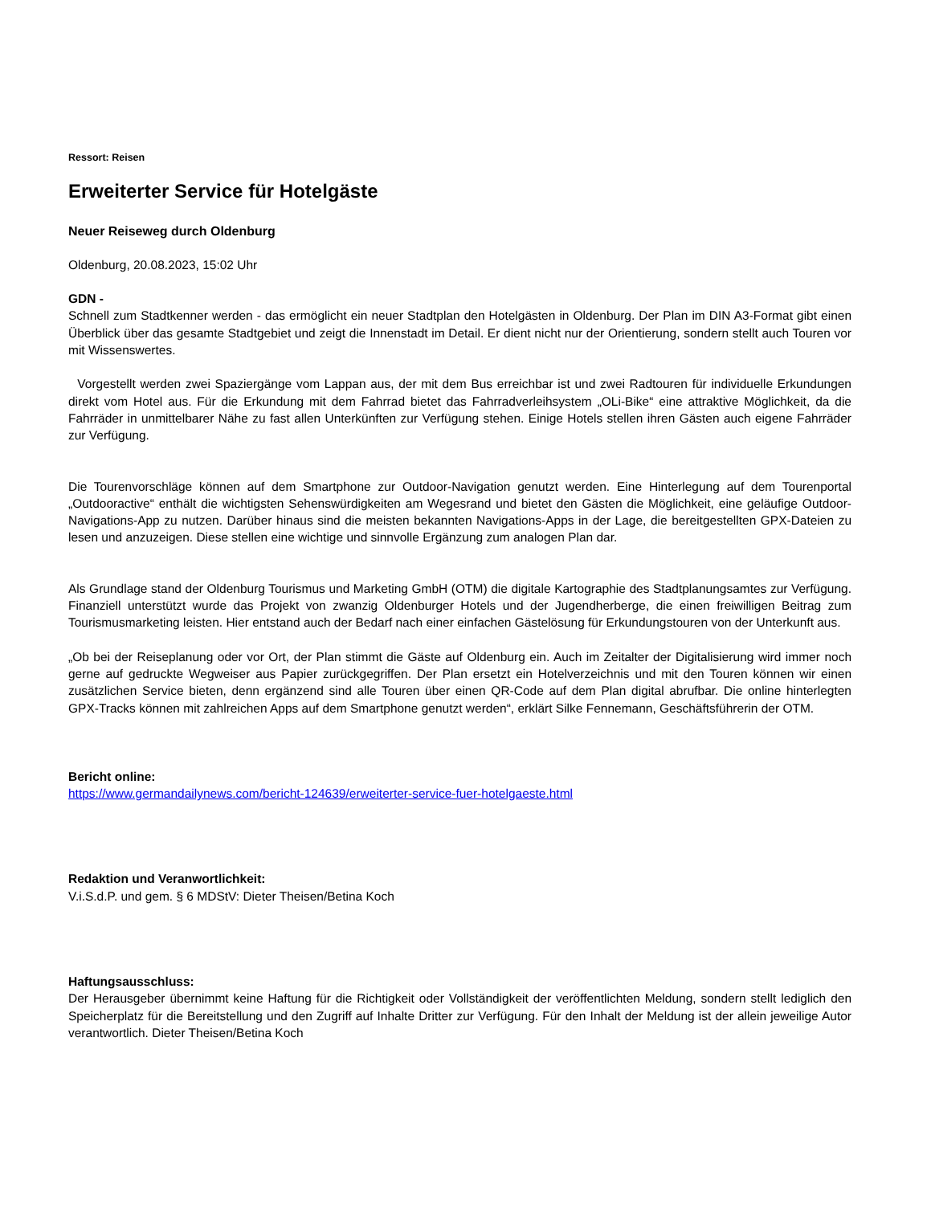Ressort: Reisen
Erweiterter Service für Hotelgäste
Neuer Reiseweg durch Oldenburg
Oldenburg, 20.08.2023, 15:02 Uhr
GDN -
Schnell zum Stadtkenner werden - das ermöglicht ein neuer Stadtplan den Hotelgästen in Oldenburg. Der Plan im DIN A3-Format gibt einen Überblick über das gesamte Stadtgebiet und zeigt die Innenstadt im Detail. Er dient nicht nur der Orientierung, sondern stellt auch Touren vor mit Wissenswertes.
Vorgestellt werden zwei Spaziergänge vom Lappan aus, der mit dem Bus erreichbar ist und zwei Radtouren für individuelle Erkundungen direkt vom Hotel aus. Für die Erkundung mit dem Fahrrad bietet das Fahrradverleihsystem „OLi-Bike“ eine attraktive Möglichkeit, da die Fahrräder in unmittelbarer Nähe zu fast allen Unterkünften zur Verfügung stehen. Einige Hotels stellen ihren Gästen auch eigene Fahrräder zur Verfügung.
Die Tourenvorschläge können auf dem Smartphone zur Outdoor-Navigation genutzt werden. Eine Hinterlegung auf dem Tourenportal „Outdooractive“ enthält die wichtigsten Sehenswürdigkeiten am Wegesrand und bietet den Gästen die Möglichkeit, eine geläufige Outdoor-Navigations-App zu nutzen. Darüber hinaus sind die meisten bekannten Navigations-Apps in der Lage, die bereitgestellten GPX-Dateien zu lesen und anzuzeigen. Diese stellen eine wichtige und sinnvolle Ergänzung zum analogen Plan dar.
Als Grundlage stand der Oldenburg Tourismus und Marketing GmbH (OTM) die digitale Kartographie des Stadtplanungsamtes zur Verfügung. Finanziell unterstützt wurde das Projekt von zwanzig Oldenburger Hotels und der Jugendherberge, die einen freiwilligen Beitrag zum Tourismusmarketing leisten. Hier entstand auch der Bedarf nach einer einfachen Gästelösung für Erkundungstouren von der Unterkunft aus.
„Ob bei der Reiseplanung oder vor Ort, der Plan stimmt die Gäste auf Oldenburg ein. Auch im Zeitalter der Digitalisierung wird immer noch gerne auf gedruckte Wegweiser aus Papier zurückgegriffen. Der Plan ersetzt ein Hotelverzeichnis und mit den Touren können wir einen zusätzlichen Service bieten, denn ergänzend sind alle Touren über einen QR-Code auf dem Plan digital abrufbar. Die online hinterlegten GPX-Tracks können mit zahlreichen Apps auf dem Smartphone genutzt werden“, erklärt Silke Fennemann, Geschäftsführerin der OTM.
Bericht online:
https://www.germandailynews.com/bericht-124639/erweiterter-service-fuer-hotelgaeste.html
Redaktion und Veranwortlichkeit:
V.i.S.d.P. und gem. § 6 MDStV: Dieter Theisen/Betina Koch
Haftungsausschluss:
Der Herausgeber übernimmt keine Haftung für die Richtigkeit oder Vollständigkeit der veröffentlichten Meldung, sondern stellt lediglich den Speicherplatz für die Bereitstellung und den Zugriff auf Inhalte Dritter zur Verfügung. Für den Inhalt der Meldung ist der allein jeweilige Autor verantwortlich. Dieter Theisen/Betina Koch